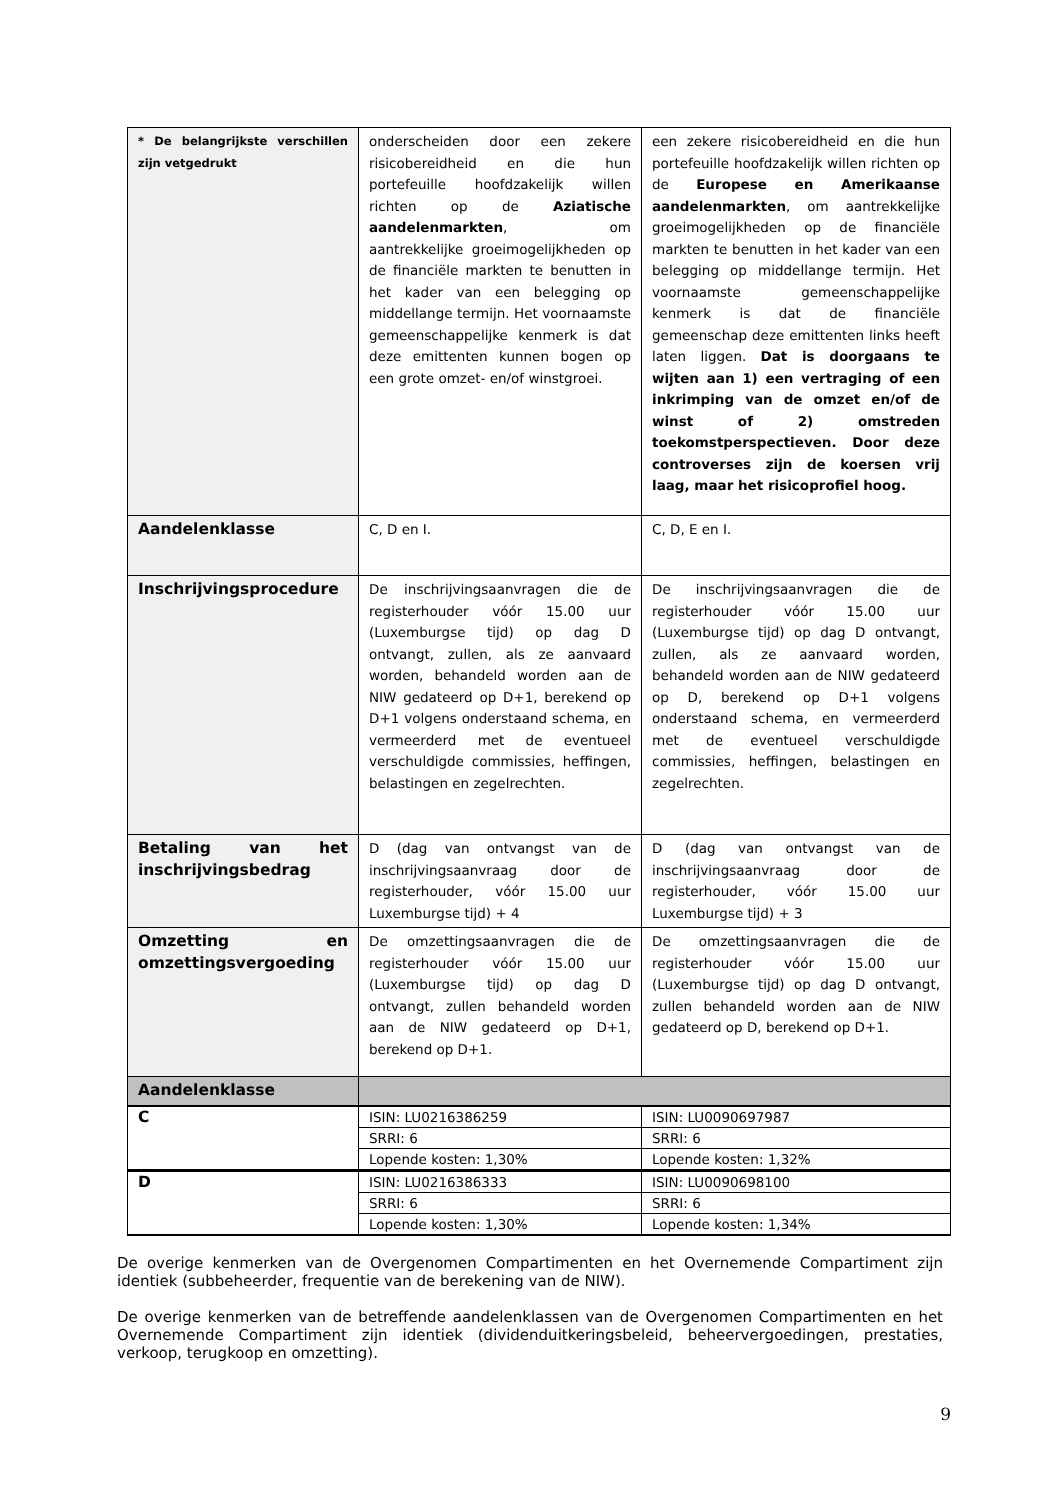| * De belangrijkste verschillen zijn vetgedrukt | onderscheiden door een zekere risicobereidheid en die hun portefeuille hoofdzakelijk willen richten op de Aziatische aandelenmarkten , om aantrekkelijke groeimogelijkheden op de financiële markten te benutten in het kader van een belegging op middellange termijn. Het voornaamste gemeenschappelijke kenmerk is dat deze emittenten kunnen bogen op een grote omzet- en/of winstgroei. | een zekere risicobereidheid en die hun portefeuille hoofdzakelijk willen richten op de Europese en Amerikaanse aandelenmarkten , om aantrekkelijke groeimogelijkheden op de financiële markten te benutten in het kader van een belegging op middellange termijn. Het voornaamste gemeenschappelijke kenmerk is dat de financiële gemeenschap deze emittenten links heeft laten liggen. Dat is doorgaans te wijten aan 1) een vertraging of een inkrimping van de omzet en/of de winst of 2) omstreden toekomstperspectieven. Door deze controverses zijn de koersen vrij laag, maar het risicoprofiel hoog. |
| Aandelenklasse | C, D en I. | C, D, E en I. |
| Inschrijvingsprocedure | De inschrijvingsaanvragen die de registerhouder vóór 15.00 uur (Luxemburgse tijd) op dag D ontvangt, zullen, als ze aanvaard worden, behandeld worden aan de NIW gedateerd op D+1, berekend op D+1 volgens onderstaand schema, en vermeerderd met de eventueel verschuldigde commissies, heffingen, belastingen en zegelrechten. | De inschrijvingsaanvragen die de registerhouder vóór 15.00 uur (Luxemburgse tijd) op dag D ontvangt, zullen, als ze aanvaard worden, behandeld worden aan de NIW gedateerd op D, berekend op D+1 volgens onderstaand schema, en vermeerderd met de eventueel verschuldigde commissies, heffingen, belastingen en zegelrechten. |
| Betaling van het inschrijvingsbedrag | D (dag van ontvangst van de inschrijvingsaanvraag door de registerhouder, vóór 15.00 uur Luxemburgse tijd) + 4 | D (dag van ontvangst van de inschrijvingsaanvraag door de registerhouder, vóór 15.00 uur Luxemburgse tijd) + 3 |
| Omzetting en omzettingsvergoeding | De omzettingsaanvragen die de registerhouder vóór 15.00 uur (Luxemburgse tijd) op dag D ontvangt, zullen behandeld worden aan de NIW gedateerd op D+1, berekend op D+1. | De omzettingsaanvragen die de registerhouder vóór 15.00 uur (Luxemburgse tijd) op dag D ontvangt, zullen behandeld worden aan de NIW gedateerd op D, berekend op D+1. |
| Aandelenklasse | | |
| C | ISIN: LU0216386259 | ISIN: LU0090697987 |
| | SRRI: 6 | SRRI: 6 |
| | Lopende kosten: 1,30% | Lopende kosten: 1,32% |
| D | ISIN: LU0216386333 | ISIN: LU0090698100 |
| | SRRI: 6 | SRRI: 6 |
| | Lopende kosten: 1,30% | Lopende kosten: 1,34% |
De overige kenmerken van de Overgenomen Compartimenten en het Overnemende Compartiment zijn identiek (subbeheerder, frequentie van de berekening van de NIW).
De overige kenmerken van de betreffende aandelenklassen van de Overgenomen Compartimenten en het Overnemende Compartiment zijn identiek (dividenduitkeringsbeleid, beheervergoedingen, prestaties, verkoop, terugkoop en omzetting).
9